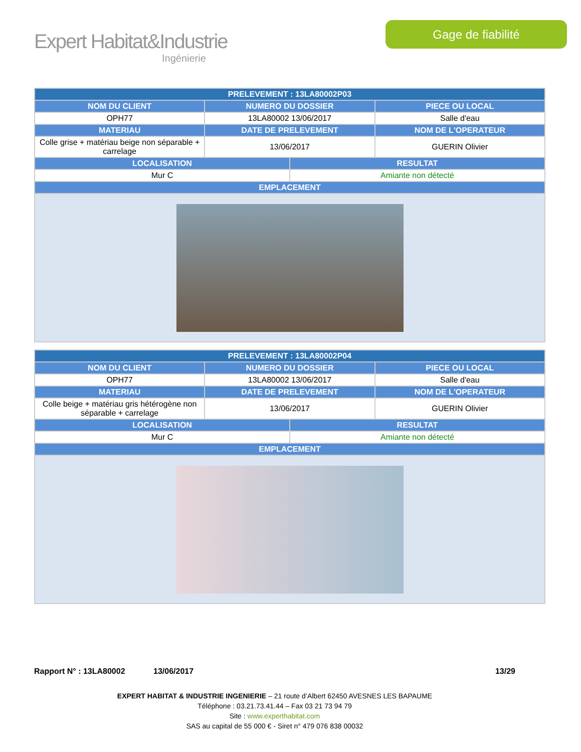Expert Habitat&Industrie
Ingénierie
Gage de fiabilité
| PRELEVEMENT : 13LA80002P03 | | | |
| --- | --- | --- | --- |
| NOM DU CLIENT | NUMERO DU DOSSIER | | PIECE OU LOCAL |
| OPH77 | 13LA80002 13/06/2017 | | Salle d'eau |
| MATERIAU | DATE DE PRELEVEMENT | | NOM DE L'OPERATEUR |
| Colle grise + matériau beige non séparable + carrelage | 13/06/2017 | | GUERIN Olivier |
| LOCALISATION | | RESULTAT | |
| Mur C | | Amiante non détecté | |
| EMPLACEMENT | | | |
| PRELEVEMENT : 13LA80002P04 | | | |
| --- | --- | --- | --- |
| NOM DU CLIENT | NUMERO DU DOSSIER | | PIECE OU LOCAL |
| OPH77 | 13LA80002 13/06/2017 | | Salle d'eau |
| MATERIAU | DATE DE PRELEVEMENT | | NOM DE L'OPERATEUR |
| Colle beige + matériau gris hétérogène non séparable + carrelage | 13/06/2017 | | GUERIN Olivier |
| LOCALISATION | | RESULTAT | |
| Mur C | | Amiante non détecté | |
| EMPLACEMENT | | | |
Rapport N° : 13LA80002 13/06/2017 13/29
EXPERT HABITAT & INDUSTRIE INGENIERIE – 21 route d’Albert 62450 AVESNES LES BAPAUME
Téléphone : 03.21.73.41.44 – Fax 03 21 73 94 79
Site : www.experthabitat.com
SAS au capital de 55 000 € - Siret n° 479 076 838 00032